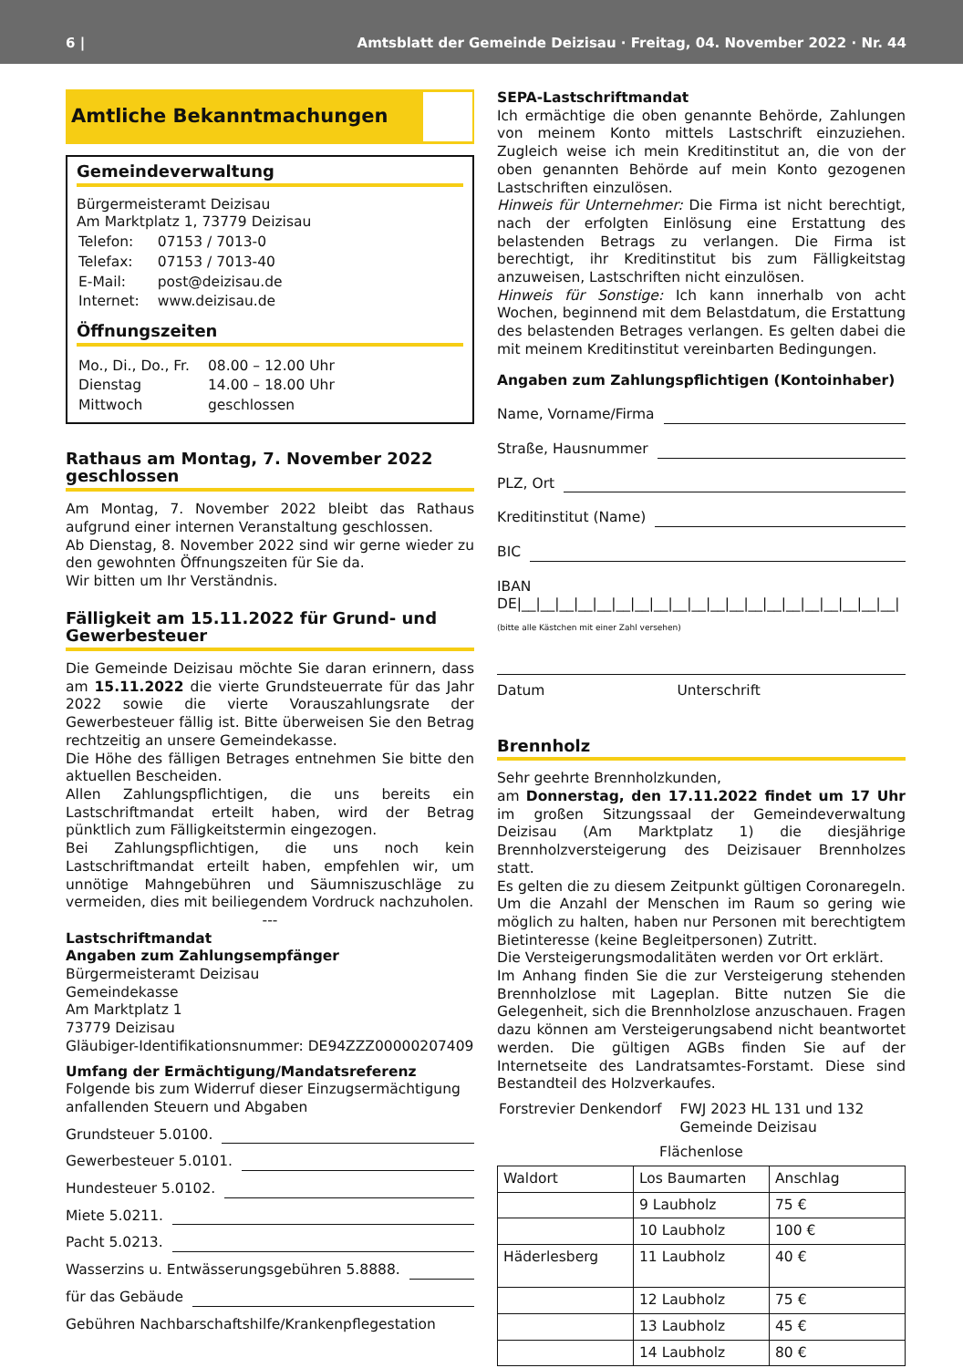6 | Amtsblatt der Gemeinde Deizisau · Freitag, 04. November 2022 · Nr. 44
Amtliche Bekanntmachungen
Gemeindeverwaltung
Bürgermeisteramt Deizisau
Am Marktplatz 1, 73779 Deizisau
| Telefon: | 07153 / 7013-0 |
| Telefax: | 07153 / 7013-40 |
| E-Mail: | post@deizisau.de |
| Internet: | www.deizisau.de |
Öffnungszeiten
| Mo., Di., Do., Fr. | 08.00 – 12.00 Uhr |
| Dienstag | 14.00 – 18.00 Uhr |
| Mittwoch | geschlossen |
Rathaus am Montag, 7. November 2022 geschlossen
Am Montag, 7. November 2022 bleibt das Rathaus aufgrund einer internen Veranstaltung geschlossen.
Ab Dienstag, 8. November 2022 sind wir gerne wieder zu den gewohnten Öffnungszeiten für Sie da.
Wir bitten um Ihr Verständnis.
Fälligkeit am 15.11.2022 für Grund- und Gewerbesteuer
Die Gemeinde Deizisau möchte Sie daran erinnern, dass am 15.11.2022 die vierte Grundsteuerrate für das Jahr 2022 sowie die vierte Vorauszahlungsrate der Gewerbesteuer fällig ist. Bitte überweisen Sie den Betrag rechtzeitig an unsere Gemeindekasse.
Die Höhe des fälligen Betrages entnehmen Sie bitte den aktuellen Bescheiden.
Allen Zahlungspflichtigen, die uns bereits ein Lastschriftmandat erteilt haben, wird der Betrag pünktlich zum Fälligkeitstermin eingezogen.
Bei Zahlungspflichtigen, die uns noch kein Lastschriftmandat erteilt haben, empfehlen wir, um unnötige Mahngebühren und Säumniszuschläge zu vermeiden, dies mit beiliegendem Vordruck nachzuholen.
---
Lastschriftmandat
Angaben zum Zahlungsempfänger
Bürgermeisteramt Deizisau
Gemeindekasse
Am Marktplatz 1
73779 Deizisau
Gläubiger-Identifikationsnummer: DE94ZZZ00000207409
Umfang der Ermächtigung/Mandatsreferenz
Folgende bis zum Widerruf dieser Einzugsermächtigung anfallenden Steuern und Abgaben
Grundsteuer 5.0100.
Gewerbesteuer 5.0101.
Hundesteuer 5.0102.
Miete 5.0211.
Pacht 5.0213.
Wasserzins u. Entwässerungsgebühren 5.8888.
für das Gebäude
Gebühren Nachbarschaftshilfe/Krankenpflegestation
SEPA-Lastschriftmandat
Ich ermächtige die oben genannte Behörde, Zahlungen von meinem Konto mittels Lastschrift einzuziehen. Zugleich weise ich mein Kreditinstitut an, die von der oben genannten Behörde auf mein Konto gezogenen Lastschriften einzulösen.
Hinweis für Unternehmer: Die Firma ist nicht berechtigt, nach der erfolgten Einlösung eine Erstattung des belastenden Betrags zu verlangen. Die Firma ist berechtigt, ihr Kreditinstitut bis zum Fälligkeitstag anzuweisen, Lastschriften nicht einzulösen.
Hinweis für Sonstige: Ich kann innerhalb von acht Wochen, beginnend mit dem Belastdatum, die Erstattung des belastenden Betrages verlangen. Es gelten dabei die mit meinem Kreditinstitut vereinbarten Bedingungen.
Angaben zum Zahlungspflichtigen (Kontoinhaber)
Name, Vorname/Firma
Straße, Hausnummer
PLZ, Ort
Kreditinstitut (Name)
BIC
IBAN DE|__|__|__|__|__|__|__|__|__|__|__|__|__|__|__|__|__|__|__|__|
(bitte alle Kästchen mit einer Zahl versehen)
Datum Unterschrift
Brennholz
Sehr geehrte Brennholzkunden,
am Donnerstag, den 17.11.2022 findet um 17 Uhr im großen Sitzungssaal der Gemeindeverwaltung Deizisau (Am Marktplatz 1) die diesjährige Brennholzversteigerung des Deizisauer Brennholzes statt.
Es gelten die zu diesem Zeitpunkt gültigen Coronaregeln. Um die Anzahl der Menschen im Raum so gering wie möglich zu halten, haben nur Personen mit berechtigtem Bietinteresse (keine Begleitpersonen) Zutritt.
Die Versteigerungsmodalitäten werden vor Ort erklärt.
Im Anhang finden Sie die zur Versteigerung stehenden Brennholzlose mit Lageplan. Bitte nutzen Sie die Gelegenheit, sich die Brennholzlose anzuschauen. Fragen dazu können am Versteigerungsabend nicht beantwortet werden. Die gültigen AGBs finden Sie auf der Internetseite des Landratsamtes-Forstamt. Diese sind Bestandteil des Holzverkaufes.
| Forstrevier Denkendorf | FWJ 2023 HL 131 und 132 Gemeinde Deizisau |
Flächenlose
| Waldort | Los Baumarten | Anschlag |
| | 9 Laubholz | 75 € |
| | 10 Laubholz | 100 € |
| Häderlesberg | 11 Laubholz | 40 € |
| | 12 Laubholz | 75 € |
| | 13 Laubholz | 45 € |
| | 14 Laubholz | 80 € |